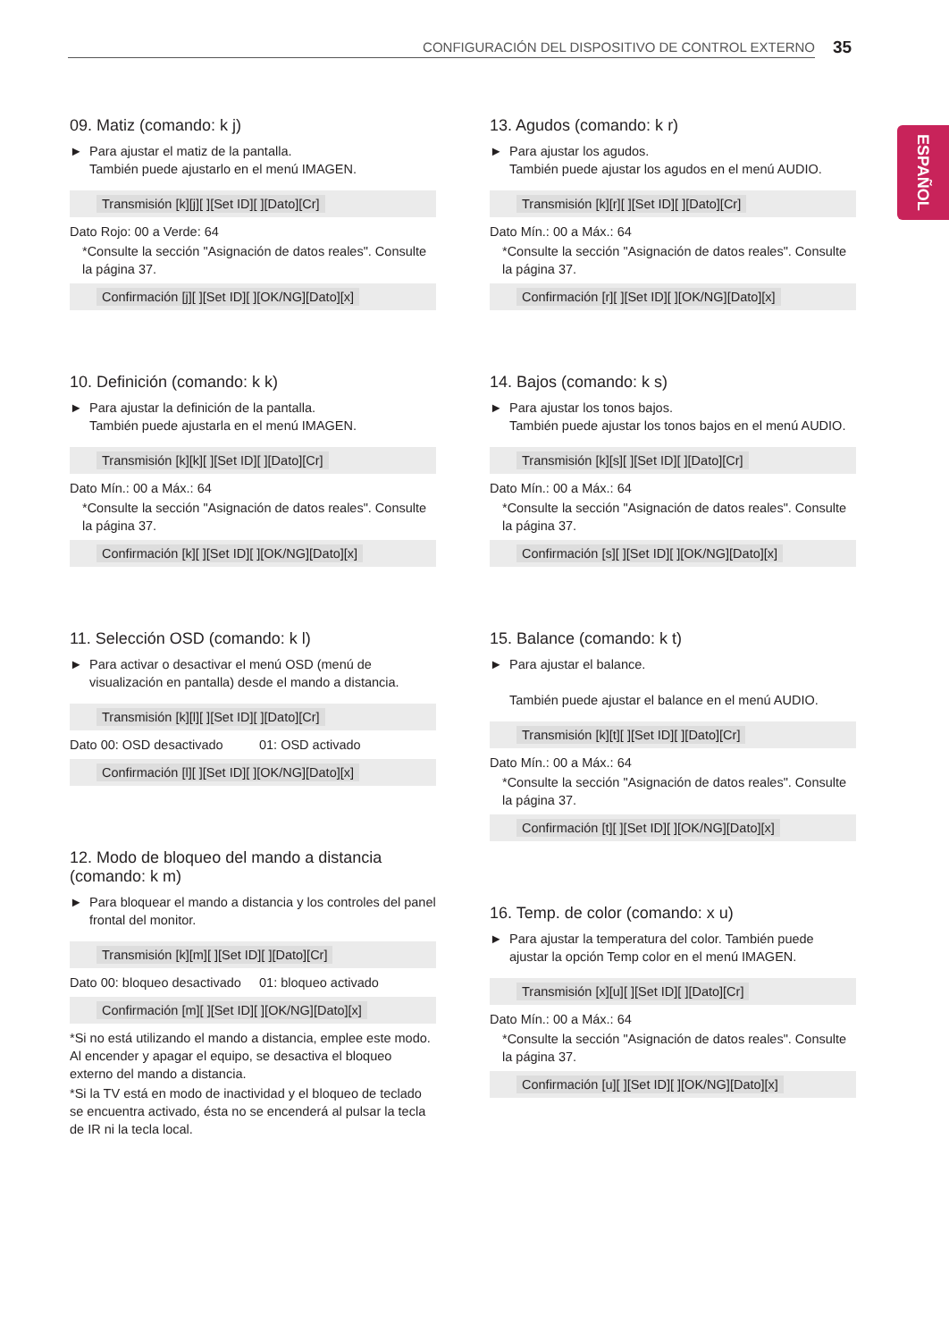CONFIGURACIÓN DEL DISPOSITIVO DE CONTROL EXTERNO 35
ESPAÑOL
09. Matiz (comando: k j)
► Para ajustar el matiz de la pantalla.
También puede ajustarlo en el menú IMAGEN.
Transmisión [k][j][ ][Set ID][ ][Dato][Cr]
Dato Rojo: 00 a Verde: 64
*Consulte la sección "Asignación de datos reales". Consulte la página 37.
Confirmación [j][ ][Set ID][ ][OK/NG][Dato][x]
10. Definición (comando: k k)
► Para ajustar la definición de la pantalla.
También puede ajustarla en el menú IMAGEN.
Transmisión [k][k][ ][Set ID][ ][Dato][Cr]
Dato Mín.: 00 a Máx.: 64
*Consulte la sección "Asignación de datos reales". Consulte la página 37.
Confirmación [k][ ][Set ID][ ][OK/NG][Dato][x]
11. Selección OSD (comando: k l)
► Para activar o desactivar el menú OSD (menú de visualización en pantalla) desde el mando a distancia.
Transmisión [k][l][ ][Set ID][ ][Dato][Cr]
Dato 00: OSD desactivado 01: OSD activado
Confirmación [l][ ][Set ID][ ][OK/NG][Dato][x]
12. Modo de bloqueo del mando a distancia (comando: k m)
► Para bloquear el mando a distancia y los controles del panel frontal del monitor.
Transmisión [k][m][ ][Set ID][ ][Dato][Cr]
Dato 00: bloqueo desactivado 01: bloqueo activado
Confirmación [m][ ][Set ID][ ][OK/NG][Dato][x]
*Si no está utilizando el mando a distancia, emplee este modo. Al encender y apagar el equipo, se desactiva el bloqueo externo del mando a distancia.
*Si la TV está en modo de inactividad y el bloqueo de teclado se encuentra activado, ésta no se encenderá al pulsar la tecla de IR ni la tecla local.
13. Agudos (comando: k r)
► Para ajustar los agudos.
También puede ajustar los agudos en el menú AUDIO.
Transmisión [k][r][ ][Set ID][ ][Dato][Cr]
Dato Mín.: 00 a Máx.: 64
*Consulte la sección "Asignación de datos reales". Consulte la página 37.
Confirmación [r][ ][Set ID][ ][OK/NG][Dato][x]
14. Bajos (comando: k s)
► Para ajustar los tonos bajos.
También puede ajustar los tonos bajos en el menú AUDIO.
Transmisión [k][s][ ][Set ID][ ][Dato][Cr]
Dato Mín.: 00 a Máx.: 64
*Consulte la sección "Asignación de datos reales". Consulte la página 37.
Confirmación [s][ ][Set ID][ ][OK/NG][Dato][x]
15. Balance (comando: k t)
► Para ajustar el balance.
También puede ajustar el balance en el menú AUDIO.
Transmisión [k][t][ ][Set ID][ ][Dato][Cr]
Dato Mín.: 00 a Máx.: 64
*Consulte la sección "Asignación de datos reales". Consulte la página 37.
Confirmación [t][ ][Set ID][ ][OK/NG][Dato][x]
16. Temp. de color (comando: x u)
► Para ajustar la temperatura del color. También puede ajustar la opción Temp color en el menú IMAGEN.
Transmisión [x][u][ ][Set ID][ ][Dato][Cr]
Dato Mín.: 00 a Máx.: 64
*Consulte la sección "Asignación de datos reales". Consulte la página 37.
Confirmación [u][ ][Set ID][ ][OK/NG][Dato][x]